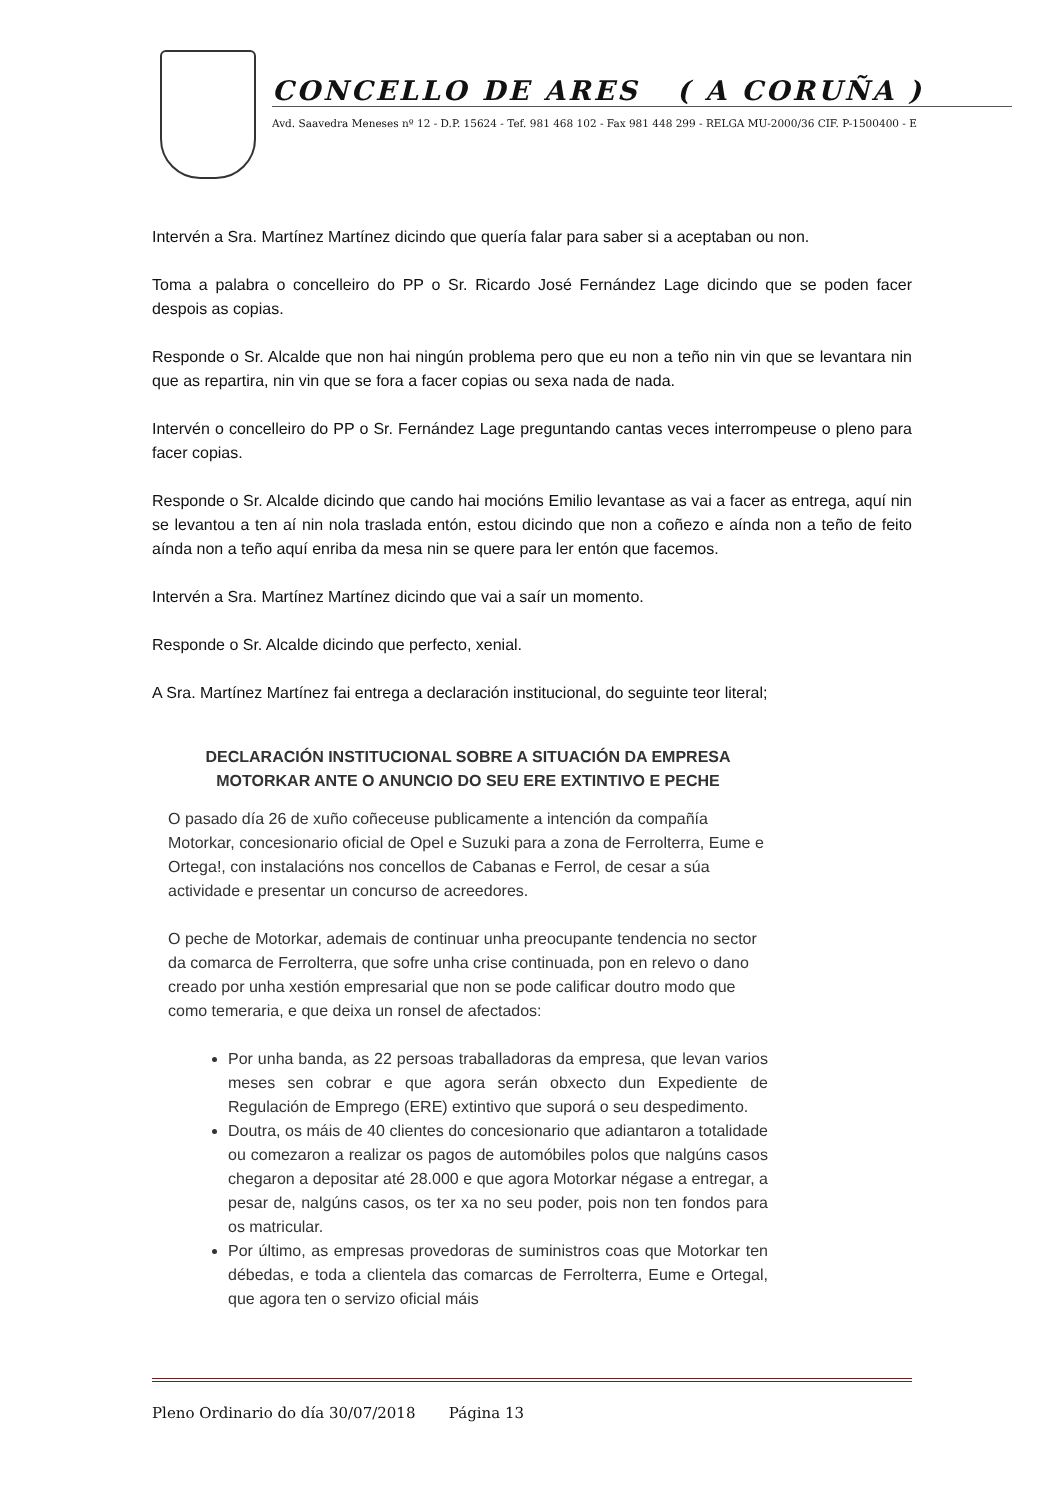CONCELLO DE ARES ( A CORUÑA )
Avd. Saavedra Meneses nº 12 - D.P. 15624 - Tef. 981 468 102 - Fax 981 448 299 - RELGA MU-2000/36 CIF. P-1500400 - E
Intervén a Sra. Martínez Martínez dicindo que quería falar para saber si a aceptaban ou non.
Toma a palabra o concelleiro do PP o Sr. Ricardo José Fernández Lage dicindo que se poden facer despois as copias.
Responde o Sr. Alcalde que non hai ningún problema pero que eu non a teño nin vin que se levantara nin que as repartira, nin vin que se fora a facer copias ou sexa nada de nada.
Intervén o concelleiro do PP o Sr. Fernández Lage preguntando cantas veces interrompeuse o pleno para facer copias.
Responde o Sr. Alcalde dicindo que cando hai mocións Emilio levantase as vai a facer as entrega, aquí nin se levantou a ten aí nin nola traslada entón, estou dicindo que non a coñezo e aínda non a teño de feito aínda non a teño aquí enriba da mesa nin se quere para ler entón que facemos.
Intervén a Sra. Martínez Martínez dicindo que vai a saír un momento.
Responde o Sr. Alcalde dicindo que perfecto, xenial.
A Sra. Martínez Martínez fai entrega a declaración institucional, do seguinte teor literal;
DECLARACIÓN INSTITUCIONAL SOBRE A SITUACIÓN DA EMPRESA MOTORKAR ANTE O ANUNCIO DO SEU ERE EXTINTIVO E PECHE
O pasado día 26 de xuño coñeceuse publicamente a intención da compañía Motorkar, concesionario oficial de Opel e Suzuki para a zona de Ferrolterra, Eume e Ortega!, con instalacións nos concellos de Cabanas e Ferrol, de cesar a súa actividade e presentar un concurso de acreedores.
O peche de Motorkar, ademais de continuar unha preocupante tendencia no sector da comarca de Ferrolterra, que sofre unha crise continuada, pon en relevo o dano creado por unha xestión empresarial que non se pode calificar doutro modo que como temeraria, e que deixa un ronsel de afectados:
Por unha banda, as 22 persoas traballadoras da empresa, que levan varios meses sen cobrar e que agora serán obxecto dun Expediente de Regulación de Emprego (ERE) extintivo que suporá o seu despedimento.
Doutra, os máis de 40 clientes do concesionario que adiantaron a totalidade ou comezaron a realizar os pagos de automóbiles polos que nalgúns casos chegaron a depositar até 28.000 e que agora Motorkar négase a entregar, a pesar de, nalgúns casos, os ter xa no seu poder, pois non ten fondos para os matricular.
Por último, as empresas provedoras de suministros coas que Motorkar ten débedas, e toda a clientela das comarcas de Ferrolterra, Eume e Ortegal, que agora ten o servizo oficial máis
Pleno Ordinario do día 30/07/2018 Página 13